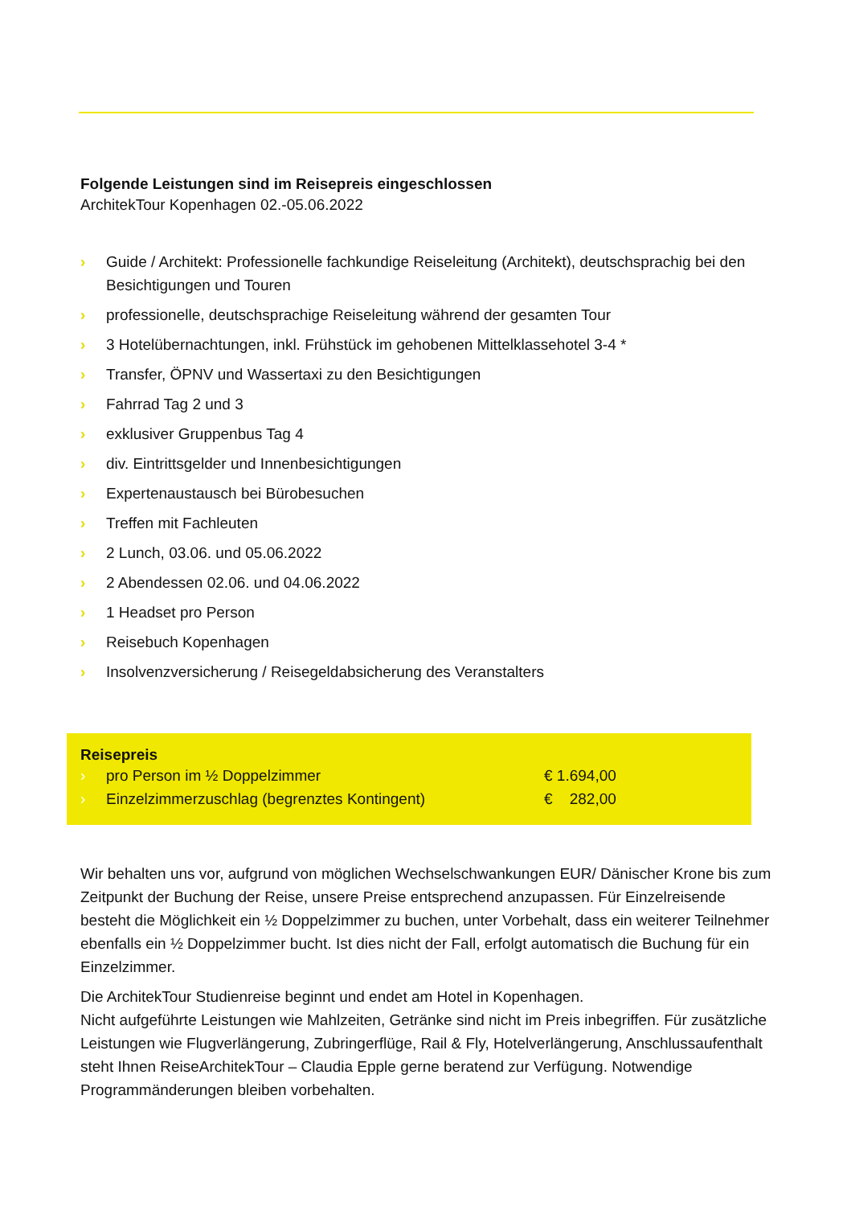Folgende Leistungen sind im Reisepreis eingeschlossen
ArchitekTour Kopenhagen 02.-05.06.2022
› Guide / Architekt: Professionelle fachkundige Reiseleitung (Architekt), deutschsprachig bei den Besichtigungen und Touren
› professionelle, deutschsprachige Reiseleitung während der gesamten Tour
› 3 Hotelübernachtungen, inkl. Frühstück im gehobenen Mittelklassehotel 3-4 *
› Transfer, ÖPNV und Wassertaxi zu den Besichtigungen
› Fahrrad Tag 2 und 3
› exklusiver Gruppenbus Tag 4
› div. Eintrittsgelder und Innenbesichtigungen
› Expertenaustausch bei Bürobesuchen
› Treffen mit Fachleuten
› 2 Lunch, 03.06. und 05.06.2022
› 2 Abendessen 02.06. und 04.06.2022
› 1 Headset pro Person
› Reisebuch Kopenhagen
› Insolvenzversicherung / Reisegeldabsicherung des Veranstalters
Reisepreis
| › | pro Person im ½ Doppelzimmer | € 1.694,00 |
| › | Einzelzimmerzuschlag (begrenztes Kontingent) | € 282,00 |
Wir behalten uns vor, aufgrund von möglichen Wechselschwankungen EUR/ Dänischer Krone bis zum Zeitpunkt der Buchung der Reise, unsere Preise entsprechend anzupassen. Für Einzelreisende besteht die Möglichkeit ein ½ Doppelzimmer zu buchen, unter Vorbehalt, dass ein weiterer Teilnehmer ebenfalls ein ½ Doppelzimmer bucht. Ist dies nicht der Fall, erfolgt automatisch die Buchung für ein Einzelzimmer.
Die ArchitekTour Studienreise beginnt und endet am Hotel in Kopenhagen.
Nicht aufgeführte Leistungen wie Mahlzeiten, Getränke sind nicht im Preis inbegriffen. Für zusätzliche Leistungen wie Flugverlängerung, Zubringerflüge, Rail & Fly, Hotelverlängerung, Anschlussaufenthalt steht Ihnen ReiseArchitekTour – Claudia Epple gerne beratend zur Verfügung. Notwendige Programmänderungen bleiben vorbehalten.